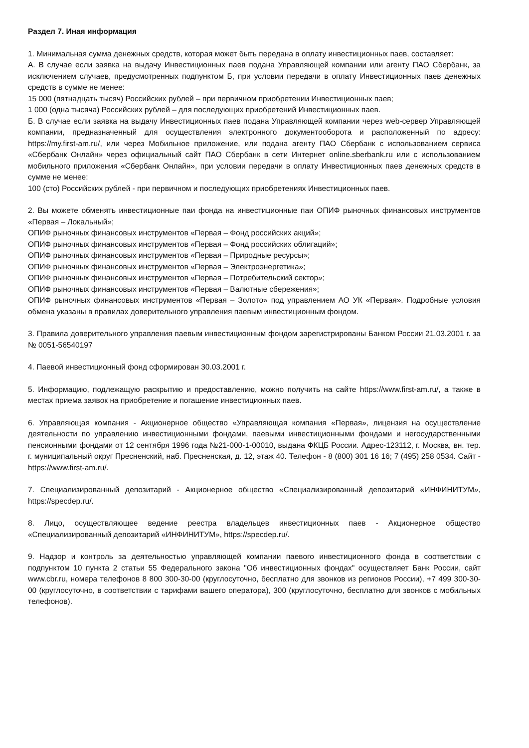Раздел 7. Иная информация
1. Минимальная сумма денежных средств, которая может быть передана в оплату инвестиционных паев, составляет:
А. В случае если заявка на выдачу Инвестиционных паев подана Управляющей компании или агенту ПАО Сбербанк, за исключением случаев, предусмотренных подпунктом Б, при условии передачи в оплату Инвестиционных паев денежных средств в сумме не менее:
15 000 (пятнадцать тысяч) Российских рублей – при первичном приобретении Инвестиционных паев;
1 000 (одна тысяча) Российских рублей – для последующих приобретений Инвестиционных паев.
Б. В случае если заявка на выдачу Инвестиционных паев подана Управляющей компании через web-сервер Управляющей компании, предназначенный для осуществления электронного документооборота и расположенный по адресу: https://my.first-am.ru/, или через Мобильное приложение, или подана агенту ПАО Сбербанк с использованием сервиса «Сбербанк Онлайн» через официальный сайт ПАО Сбербанк в сети Интернет online.sberbank.ru или с использованием мобильного приложения «Сбербанк Онлайн», при условии передачи в оплату Инвестиционных паев денежных средств в сумме не менее:
100 (сто) Российских рублей - при первичном и последующих приобретениях Инвестиционных паев.
2. Вы можете обменять инвестиционные паи фонда на инвестиционные паи ОПИФ рыночных финансовых инструментов «Первая – Локальный»;
ОПИФ рыночных финансовых инструментов «Первая – Фонд российских акций»;
ОПИФ рыночных финансовых инструментов «Первая – Фонд российских облигаций»;
ОПИФ рыночных финансовых инструментов «Первая – Природные ресурсы»;
ОПИФ рыночных финансовых инструментов «Первая – Электроэнергетика»;
ОПИФ рыночных финансовых инструментов «Первая – Потребительский сектор»;
ОПИФ рыночных финансовых инструментов «Первая – Валютные сбережения»;
ОПИФ рыночных финансовых инструментов «Первая – Золото» под управлением АО УК «Первая». Подробные условия обмена указаны в правилах доверительного управления паевым инвестиционным фондом.
3. Правила доверительного управления паевым инвестиционным фондом зарегистрированы Банком России 21.03.2001 г. за № 0051-56540197
4. Паевой инвестиционный фонд сформирован 30.03.2001 г.
5. Информацию, подлежащую раскрытию и предоставлению, можно получить на сайте https://www.first-am.ru/, а также в местах приема заявок на приобретение и погашение инвестиционных паев.
6. Управляющая компания - Акционерное общество «Управляющая компания «Первая», лицензия на осуществление деятельности по управлению инвестиционными фондами, паевыми инвестиционными фондами и негосударственными пенсионными фондами от 12 сентября 1996 года №21-000-1-00010, выдана ФКЦБ России. Адрес-123112, г. Москва, вн. тер. г. муниципальный округ Пресненский, наб. Пресненская, д. 12, этаж 40. Телефон - 8 (800) 301 16 16; 7 (495) 258 0534. Сайт - https://www.first-am.ru/.
7. Специализированный депозитарий - Акционерное общество «Специализированный депозитарий «ИНФИНИТУМ», https://specdep.ru/.
8. Лицо, осуществляющее ведение реестра владельцев инвестиционных паев - Акционерное общество «Специализированный депозитарий «ИНФИНИТУМ», https://specdep.ru/.
9. Надзор и контроль за деятельностью управляющей компании паевого инвестиционного фонда в соответствии с подпунктом 10 пункта 2 статьи 55 Федерального закона "Об инвестиционных фондах" осуществляет Банк России, сайт www.cbr.ru, номера телефонов 8 800 300-30-00 (круглосуточно, бесплатно для звонков из регионов России), +7 499 300-30-00 (круглосуточно, в соответствии с тарифами вашего оператора), 300 (круглосуточно, бесплатно для звонков с мобильных телефонов).